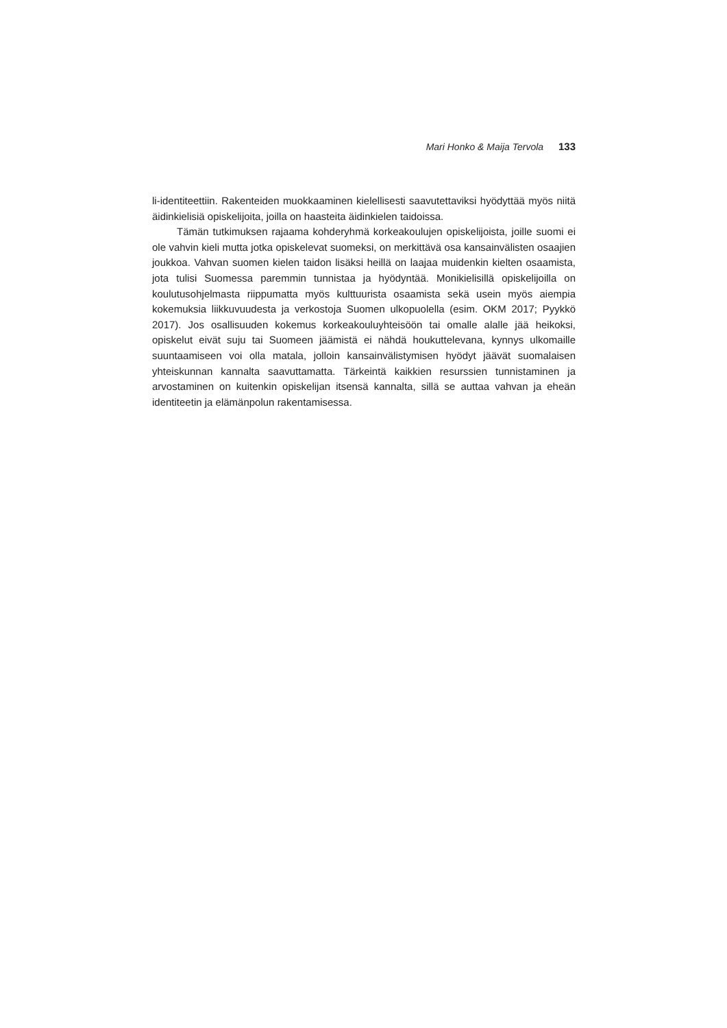Mari Honko & Maija Tervola 133
li-identiteettiin. Rakenteiden muokkaaminen kielellisesti saavutettaviksi hyödyttää myös niitä äidinkielisiä opiskelijoita, joilla on haasteita äidinkielen taidoissa.
Tämän tutkimuksen rajaama kohderyhmä korkeakoulujen opiskelijoista, joille suomi ei ole vahvin kieli mutta jotka opiskelevat suomeksi, on merkittävä osa kansainvälisten osaajien joukkoa. Vahvan suomen kielen taidon lisäksi heillä on laajaa muidenkin kielten osaamista, jota tulisi Suomessa paremmin tunnistaa ja hyödyntää. Monikielisillä opiskelijoilla on koulutusohjelmasta riippumatta myös kulttuurista osaamista sekä usein myös aiempia kokemuksia liikkuvuudesta ja verkostoja Suomen ulkopuolella (esim. OKM 2017; Pyykkö 2017). Jos osallisuuden kokemus korkeakouluyhteisöön tai omalle alalle jää heikoksi, opiskelut eivät suju tai Suomeen jäämistä ei nähdä houkuttelevana, kynnys ulkomaille suuntaamiseen voi olla matala, jolloin kansainvälistymisen hyödyt jäävät suomalaisen yhteiskunnan kannalta saavuttamatta. Tärkeintä kaikkien resurssien tunnistaminen ja arvostaminen on kuitenkin opiskelijan itsensä kannalta, sillä se auttaa vahvan ja eheän identiteetin ja elämänpolun rakentamisessa.